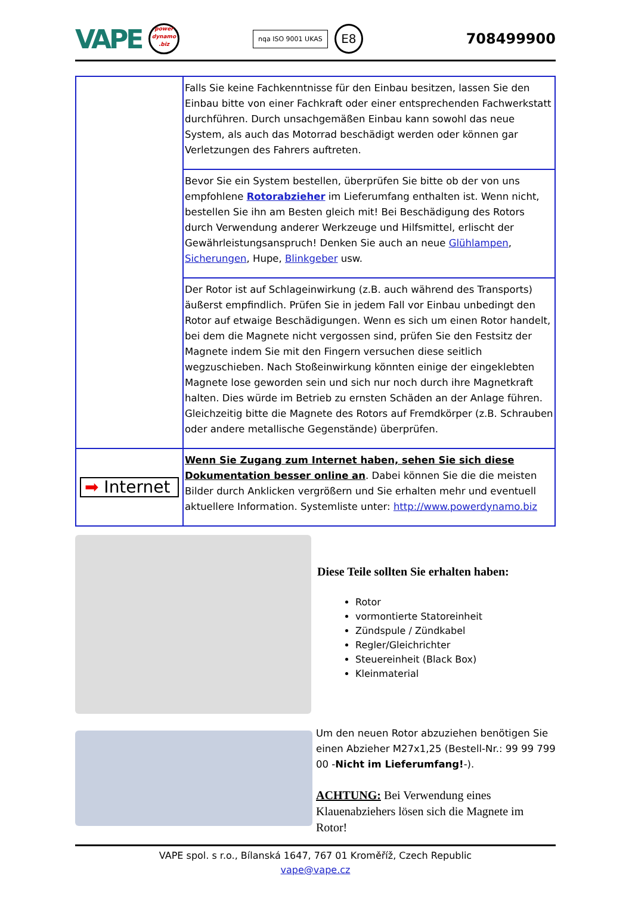VAPE
power
dynamo
.biz
nqa ISO 9001 UKAS E8 708499900
| | Falls Sie keine Fachkenntnisse für den Einbau besitzen, lassen Sie den Einbau bitte von einer Fachkraft oder einer entsprechenden Fachwerkstatt durchführen. Durch unsachgemäßen Einbau kann sowohl das neue System, als auch das Motorrad beschädigt werden oder können gar Verletzungen des Fahrers auftreten. |
| | Bevor Sie ein System bestellen, überprüfen Sie bitte ob der von uns empfohlene Rotorabzieher im Lieferumfang enthalten ist. Wenn nicht, bestellen Sie ihn am Besten gleich mit! Bei Beschädigung des Rotors durch Verwendung anderer Werkzeuge und Hilfsmittel, erlischt der Gewährleistungsanspruch! Denken Sie auch an neue Glühlampen , Sicherungen , Hupe, Blinkgeber usw. |
| | Der Rotor ist auf Schlageinwirkung (z.B. auch während des Transports) äußerst empfindlich. Prüfen Sie in jedem Fall vor Einbau unbedingt den Rotor auf etwaige Beschädigungen. Wenn es sich um einen Rotor handelt, bei dem die Magnete nicht vergossen sind, prüfen Sie den Festsitz der Magnete indem Sie mit den Fingern versuchen diese seitlich wegzuschieben. Nach Stoßeinwirkung könnten einige der eingeklebten Magnete lose geworden sein und sich nur noch durch ihre Magnetkraft halten. Dies würde im Betrieb zu ernsten Schäden an der Anlage führen. Gleichzeitig bitte die Magnete des Rotors auf Fremdkörper (z.B. Schrauben oder andere metallische Gegenstände) überprüfen. |
| ➡ Internet | Wenn Sie Zugang zum Internet haben, sehen Sie sich diese Dokumentation besser online an . Dabei können Sie die die meisten Bilder durch Anklicken vergrößern und Sie erhalten mehr und eventuell aktuellere Information. Systemliste unter: http://www.powerdynamo.biz |
Diese Teile sollten Sie erhalten haben:
Rotor
vormontierte Statoreinheit
Zündspule / Zündkabel
Regler/Gleichrichter
Steuereinheit (Black Box)
Kleinmaterial
Um den neuen Rotor abzuziehen benötigen Sie einen Abzieher M27x1,25 (Bestell-Nr.: 99 99 799 00 -Nicht im Lieferumfang!-).
ACHTUNG: Bei Verwendung eines Klauenabziehers lösen sich die Magnete im Rotor!
VAPE spol. s r.o., Bílanská 1647, 767 01 Kroměříž, Czech Republic
vape@vape.cz